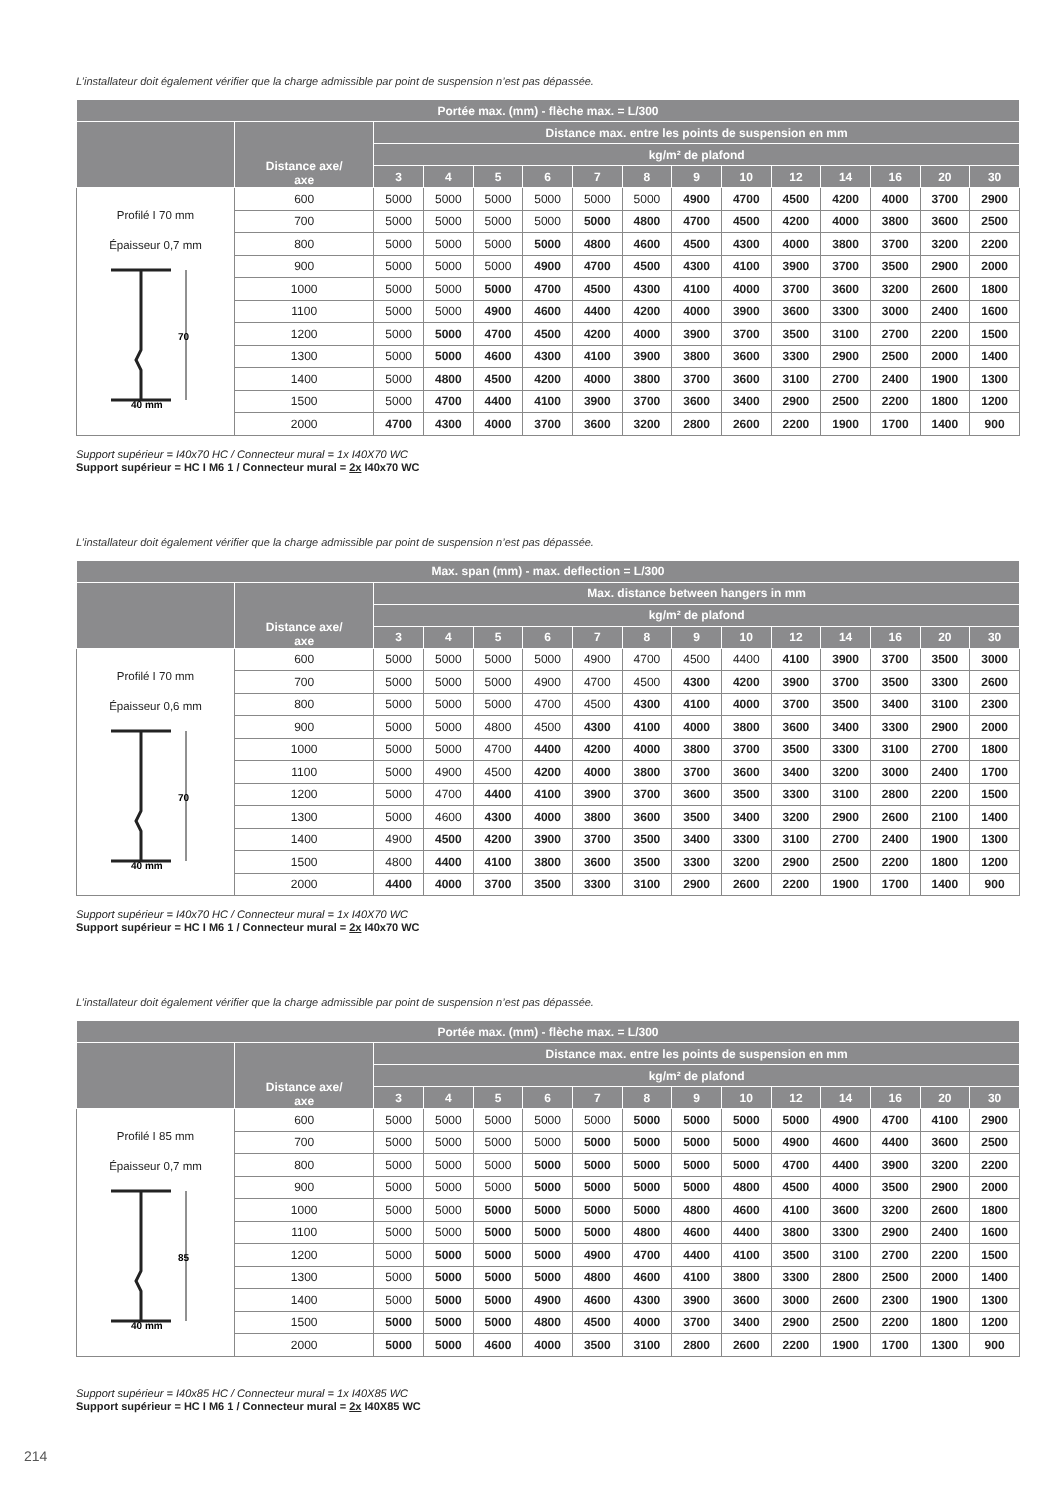L’installateur doit également vérifier que la charge admissible par point de suspension n’est pas dépassée.
| Portée max. (mm) - flèche max. = L/300 | | | | | | | | | | | | | | |
| --- | --- | --- | --- | --- | --- | --- | --- | --- | --- | --- | --- | --- | --- | --- |
| | Distance axe/ axe | Distance max. entre les points de suspension en mm | | | | | | | | | | | | |
| | | kg/m² de plafond | | | | | | | | | | | | |
| | | 3 | 4 | 5 | 6 | 7 | 8 | 9 | 10 | 12 | 14 | 16 | 20 | 30 |
| Profilé I 70 mm Épaisseur 0,7 mm 70 40 mm | 600 | 5000 | 5000 | 5000 | 5000 | 5000 | 5000 | 4900 | 4700 | 4500 | 4200 | 4000 | 3700 | 2900 |
| | 700 | 5000 | 5000 | 5000 | 5000 | 5000 | 4800 | 4700 | 4500 | 4200 | 4000 | 3800 | 3600 | 2500 |
| | 800 | 5000 | 5000 | 5000 | 5000 | 4800 | 4600 | 4500 | 4300 | 4000 | 3800 | 3700 | 3200 | 2200 |
| | 900 | 5000 | 5000 | 5000 | 4900 | 4700 | 4500 | 4300 | 4100 | 3900 | 3700 | 3500 | 2900 | 2000 |
| | 1000 | 5000 | 5000 | 5000 | 4700 | 4500 | 4300 | 4100 | 4000 | 3700 | 3600 | 3200 | 2600 | 1800 |
| | 1100 | 5000 | 5000 | 4900 | 4600 | 4400 | 4200 | 4000 | 3900 | 3600 | 3300 | 3000 | 2400 | 1600 |
| | 1200 | 5000 | 5000 | 4700 | 4500 | 4200 | 4000 | 3900 | 3700 | 3500 | 3100 | 2700 | 2200 | 1500 |
| | 1300 | 5000 | 5000 | 4600 | 4300 | 4100 | 3900 | 3800 | 3600 | 3300 | 2900 | 2500 | 2000 | 1400 |
| | 1400 | 5000 | 4800 | 4500 | 4200 | 4000 | 3800 | 3700 | 3600 | 3100 | 2700 | 2400 | 1900 | 1300 |
| | 1500 | 5000 | 4700 | 4400 | 4100 | 3900 | 3700 | 3600 | 3400 | 2900 | 2500 | 2200 | 1800 | 1200 |
| | 2000 | 4700 | 4300 | 4000 | 3700 | 3600 | 3200 | 2800 | 2600 | 2200 | 1900 | 1700 | 1400 | 900 |
Support supérieur = I40x70 HC / Connecteur mural = 1x I40X70 WC
Support supérieur = HC I M6 1 / Connecteur mural = 2x I40x70 WC
L’installateur doit également vérifier que la charge admissible par point de suspension n’est pas dépassée.
| Max. span (mm) - max. deflection = L/300 | | | | | | | | | | | | | | |
| --- | --- | --- | --- | --- | --- | --- | --- | --- | --- | --- | --- | --- | --- | --- |
| | Distance axe/ axe | Max. distance between hangers in mm | | | | | | | | | | | | |
| | | kg/m² de plafond | | | | | | | | | | | | |
| | | 3 | 4 | 5 | 6 | 7 | 8 | 9 | 10 | 12 | 14 | 16 | 20 | 30 |
| Profilé I 70 mm Épaisseur 0,6 mm 70 40 mm | 600 | 5000 | 5000 | 5000 | 5000 | 4900 | 4700 | 4500 | 4400 | 4100 | 3900 | 3700 | 3500 | 3000 |
| | 700 | 5000 | 5000 | 5000 | 4900 | 4700 | 4500 | 4300 | 4200 | 3900 | 3700 | 3500 | 3300 | 2600 |
| | 800 | 5000 | 5000 | 5000 | 4700 | 4500 | 4300 | 4100 | 4000 | 3700 | 3500 | 3400 | 3100 | 2300 |
| | 900 | 5000 | 5000 | 4800 | 4500 | 4300 | 4100 | 4000 | 3800 | 3600 | 3400 | 3300 | 2900 | 2000 |
| | 1000 | 5000 | 5000 | 4700 | 4400 | 4200 | 4000 | 3800 | 3700 | 3500 | 3300 | 3100 | 2700 | 1800 |
| | 1100 | 5000 | 4900 | 4500 | 4200 | 4000 | 3800 | 3700 | 3600 | 3400 | 3200 | 3000 | 2400 | 1700 |
| | 1200 | 5000 | 4700 | 4400 | 4100 | 3900 | 3700 | 3600 | 3500 | 3300 | 3100 | 2800 | 2200 | 1500 |
| | 1300 | 5000 | 4600 | 4300 | 4000 | 3800 | 3600 | 3500 | 3400 | 3200 | 2900 | 2600 | 2100 | 1400 |
| | 1400 | 4900 | 4500 | 4200 | 3900 | 3700 | 3500 | 3400 | 3300 | 3100 | 2700 | 2400 | 1900 | 1300 |
| | 1500 | 4800 | 4400 | 4100 | 3800 | 3600 | 3500 | 3300 | 3200 | 2900 | 2500 | 2200 | 1800 | 1200 |
| | 2000 | 4400 | 4000 | 3700 | 3500 | 3300 | 3100 | 2900 | 2600 | 2200 | 1900 | 1700 | 1400 | 900 |
Support supérieur = I40x70 HC / Connecteur mural = 1x I40X70 WC
Support supérieur = HC I M6 1 / Connecteur mural = 2x I40x70 WC
L’installateur doit également vérifier que la charge admissible par point de suspension n’est pas dépassée.
| Portée max. (mm) - flèche max. = L/300 | | | | | | | | | | | | | | |
| --- | --- | --- | --- | --- | --- | --- | --- | --- | --- | --- | --- | --- | --- | --- |
| | Distance axe/ axe | Distance max. entre les points de suspension en mm | | | | | | | | | | | | |
| | | kg/m² de plafond | | | | | | | | | | | | |
| | | 3 | 4 | 5 | 6 | 7 | 8 | 9 | 10 | 12 | 14 | 16 | 20 | 30 |
| Profilé I 85 mm Épaisseur 0,7 mm 85 40 mm | 600 | 5000 | 5000 | 5000 | 5000 | 5000 | 5000 | 5000 | 5000 | 5000 | 4900 | 4700 | 4100 | 2900 |
| | 700 | 5000 | 5000 | 5000 | 5000 | 5000 | 5000 | 5000 | 5000 | 4900 | 4600 | 4400 | 3600 | 2500 |
| | 800 | 5000 | 5000 | 5000 | 5000 | 5000 | 5000 | 5000 | 5000 | 4700 | 4400 | 3900 | 3200 | 2200 |
| | 900 | 5000 | 5000 | 5000 | 5000 | 5000 | 5000 | 5000 | 4800 | 4500 | 4000 | 3500 | 2900 | 2000 |
| | 1000 | 5000 | 5000 | 5000 | 5000 | 5000 | 5000 | 4800 | 4600 | 4100 | 3600 | 3200 | 2600 | 1800 |
| | 1100 | 5000 | 5000 | 5000 | 5000 | 5000 | 4800 | 4600 | 4400 | 3800 | 3300 | 2900 | 2400 | 1600 |
| | 1200 | 5000 | 5000 | 5000 | 5000 | 4900 | 4700 | 4400 | 4100 | 3500 | 3100 | 2700 | 2200 | 1500 |
| | 1300 | 5000 | 5000 | 5000 | 5000 | 4800 | 4600 | 4100 | 3800 | 3300 | 2800 | 2500 | 2000 | 1400 |
| | 1400 | 5000 | 5000 | 5000 | 4900 | 4600 | 4300 | 3900 | 3600 | 3000 | 2600 | 2300 | 1900 | 1300 |
| | 1500 | 5000 | 5000 | 5000 | 4800 | 4500 | 4000 | 3700 | 3400 | 2900 | 2500 | 2200 | 1800 | 1200 |
| | 2000 | 5000 | 5000 | 4600 | 4000 | 3500 | 3100 | 2800 | 2600 | 2200 | 1900 | 1700 | 1300 | 900 |
Support supérieur = I40x85 HC / Connecteur mural = 1x I40X85 WC
Support supérieur = HC I M6 1 / Connecteur mural = 2x I40X85 WC
214